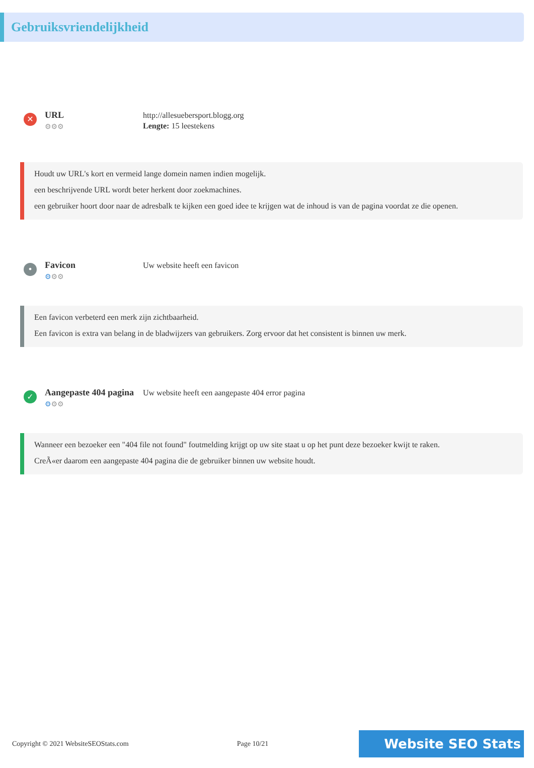Gebruiksvriendelijkheid
✕
URL
⚙⚙⚙
http://allesuebersport.blogg.org
Lengte: 15 leestekens
Houdt uw URL's kort en vermeid lange domein namen indien mogelijk.
een beschrijvende URL wordt beter herkent door zoekmachines.
een gebruiker hoort door naar de adresbalk te kijken een goed idee te krijgen wat de inhoud is van de pagina voordat ze die openen.
•
Favicon
⚙⚙⚙
Uw website heeft een favicon
Een favicon verbeterd een merk zijn zichtbaarheid.
Een favicon is extra van belang in de bladwijzers van gebruikers. Zorg ervoor dat het consistent is binnen uw merk.
✓
Aangepaste 404 pagina
⚙⚙⚙
Uw website heeft een aangepaste 404 error pagina
Wanneer een bezoeker een "404 file not found" foutmelding krijgt op uw site staat u op het punt deze bezoeker kwijt te raken.
CreÃ«er daarom een aangepaste 404 pagina die de gebruiker binnen uw website houdt.
Copyright © 2021 WebsiteSEOStats.com Page 10/21 Website SEO Stats